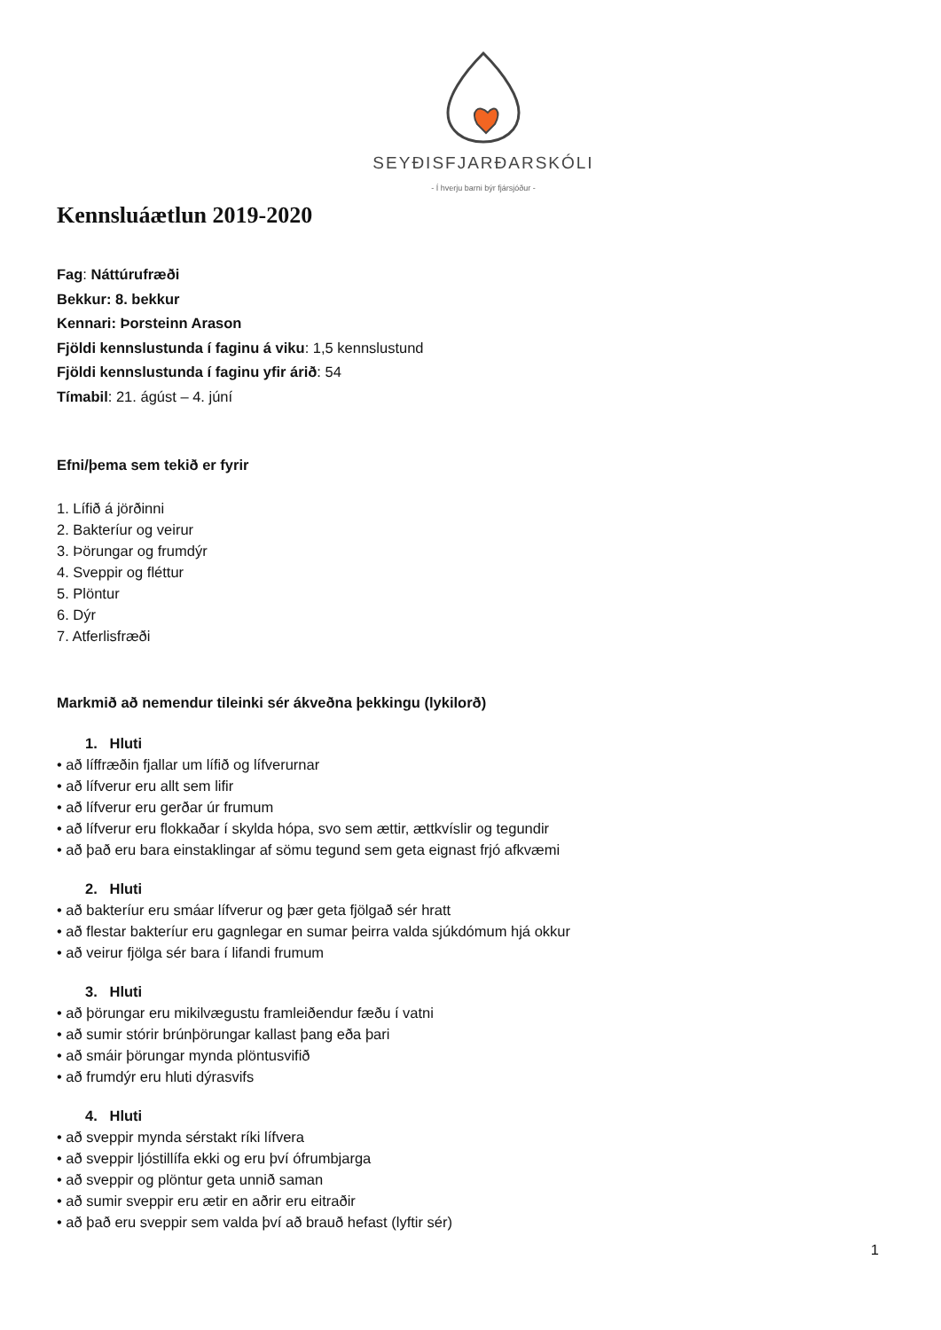SEYÐISFJARÐARSKÓLI
- Í hverju barni býr fjársjóður -
Kennsluáætlun 2019-2020
Fag: Náttúrufræði
Bekkur: 8. bekkur
Kennari: Þorsteinn Arason
Fjöldi kennslustunda í faginu á viku: 1,5 kennslustund
Fjöldi kennslustunda í faginu yfir árið: 54
Tímabil: 21. ágúst – 4. júní
Efni/þema sem tekið er fyrir
1. Lífið á jörðinni
2. Bakteríur og veirur
3. Þörungar og frumdýr
4. Sveppir og fléttur
5. Plöntur
6. Dýr
7. Atferlisfræði
Markmið að nemendur tileinki sér ákveðna þekkingu (lykilorð)
1. Hluti
• að líffræðin fjallar um lífið og lífverurnar
• að lífverur eru allt sem lifir
• að lífverur eru gerðar úr frumum
• að lífverur eru flokkaðar í skylda hópa, svo sem ættir, ættkvíslir og tegundir
• að það eru bara einstaklingar af sömu tegund sem geta eignast frjó afkvæmi
2. Hluti
• að bakteríur eru smáar lífverur og þær geta fjölgað sér hratt
• að flestar bakteríur eru gagnlegar en sumar þeirra valda sjúkdómum hjá okkur
• að veirur fjölga sér bara í lifandi frumum
3. Hluti
• að þörungar eru mikilvægustu framleiðendur fæðu í vatni
• að sumir stórir brúnþörungar kallast þang eða þari
• að smáir þörungar mynda plöntusvifið
• að frumdýr eru hluti dýrasvifs
4. Hluti
• að sveppir mynda sérstakt ríki lífvera
• að sveppir ljóstillífa ekki og eru því ófrumbjarga
• að sveppir og plöntur geta unnið saman
• að sumir sveppir eru ætir en aðrir eru eitraðir
• að það eru sveppir sem valda því að brauð hefast (lyftir sér)
1